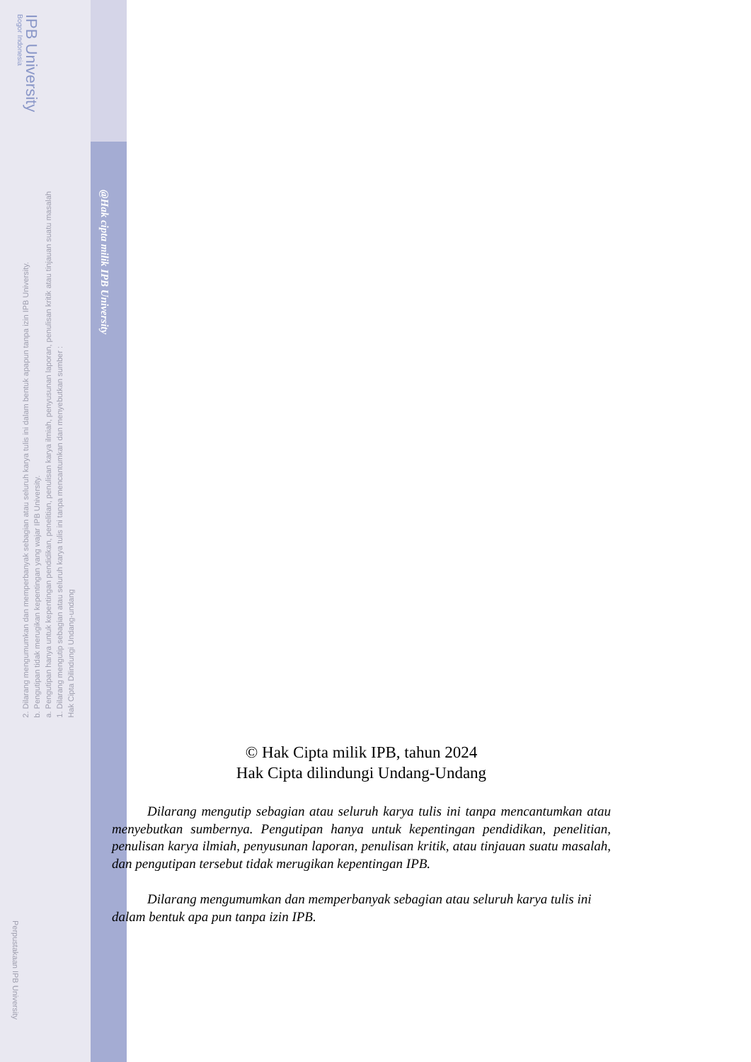IPB University
Bogor Indonesia
Hak Cipta Dilindungi Undang-undang
1. Dilarang mengutip sebagian atau seluruh karya tulis ini tanpa mencantumkan dan menyebutkan sumber :
a. Pengutipan hanya untuk kepentingan pendidikan, penelitian, penulisan karya ilmiah, penyusunan laporan, penulisan kritik atau tinjauan suatu masalah
b. Pengutipan tidak merugikan kepentingan yang wajar IPB University.
2. Dilarang mengumumkan dan memperbanyak sebagian atau seluruh karya tulis ini dalam bentuk apapun tanpa izin IPB University.
@Hak cipta milik IPB University
Perpustakaan IPB University
© Hak Cipta milik IPB, tahun 2024
Hak Cipta dilindungi Undang-Undang
Dilarang mengutip sebagian atau seluruh karya tulis ini tanpa mencantumkan atau menyebutkan sumbernya. Pengutipan hanya untuk kepentingan pendidikan, penelitian, penulisan karya ilmiah, penyusunan laporan, penulisan kritik, atau tinjauan suatu masalah, dan pengutipan tersebut tidak merugikan kepentingan IPB.
Dilarang mengumumkan dan memperbanyak sebagian atau seluruh karya tulis ini dalam bentuk apa pun tanpa izin IPB.